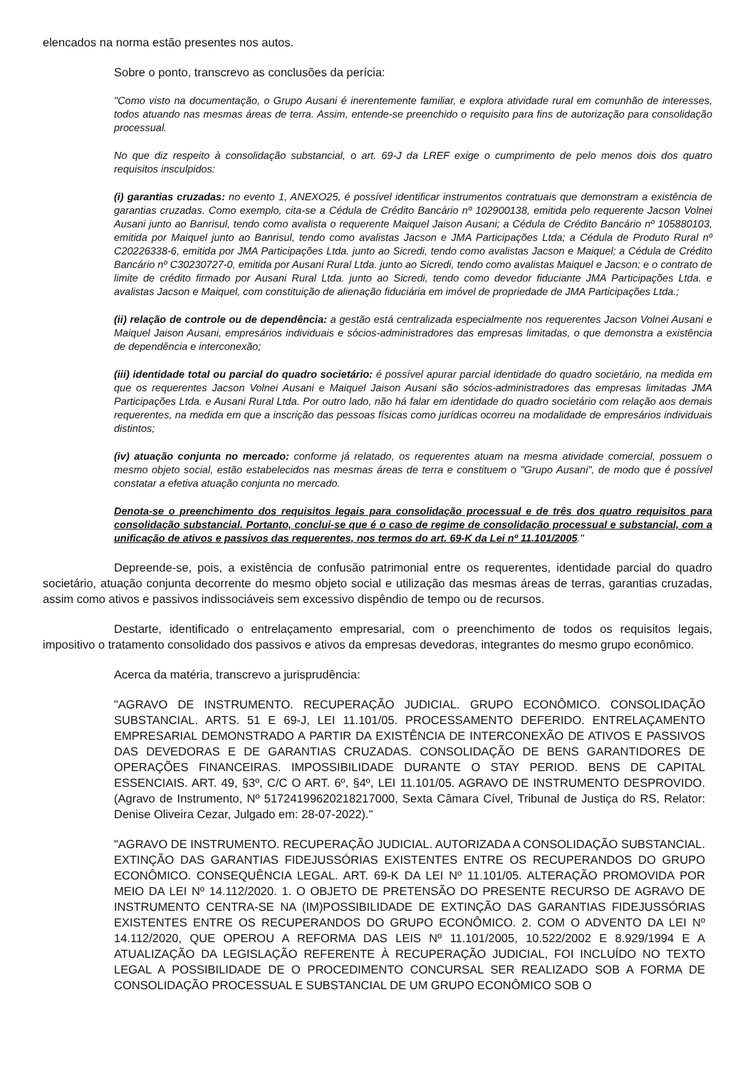elencados na norma estão presentes nos autos.
Sobre o ponto, transcrevo as conclusões da perícia:
"Como visto na documentação, o Grupo Ausani é inerentemente familiar, e explora atividade rural em comunhão de interesses, todos atuando nas mesmas áreas de terra. Assim, entende-se preenchido o requisito para fins de autorização para consolidação processual.
No que diz respeito à consolidação substancial, o art. 69-J da LREF exige o cumprimento de pelo menos dois dos quatro requisitos insculpidos:
(i) garantias cruzadas: no evento 1, ANEXO25, é possível identificar instrumentos contratuais que demonstram a existência de garantias cruzadas. Como exemplo, cita-se a Cédula de Crédito Bancário nº 102900138, emitida pelo requerente Jacson Volnei Ausani junto ao Banrisul, tendo como avalista o requerente Maiquel Jaison Ausani; a Cédula de Crédito Bancário nº 105880103, emitida por Maiquel junto ao Banrisul, tendo como avalistas Jacson e JMA Participações Ltda; a Cédula de Produto Rural nº C20226338-6, emitida por JMA Participações Ltda. junto ao Sicredi, tendo como avalistas Jacson e Maiquel; a Cédula de Crédito Bancário nº C30230727-0, emitida por Ausani Rural Ltda. junto ao Sicredi, tendo como avalistas Maiquel e Jacson; e o contrato de limite de crédito firmado por Ausani Rural Ltda. junto ao Sicredi, tendo como devedor fiduciante JMA Participações Ltda. e avalistas Jacson e Maiquel, com constituição de alienação fiduciária em imóvel de propriedade de JMA Participações Ltda.;
(ii) relação de controle ou de dependência: a gestão está centralizada especialmente nos requerentes Jacson Volnei Ausani e Maiquel Jaison Ausani, empresários individuais e sócios-administradores das empresas limitadas, o que demonstra a existência de dependência e interconexão;
(iii) identidade total ou parcial do quadro societário: é possível apurar parcial identidade do quadro societário, na medida em que os requerentes Jacson Volnei Ausani e Maiquel Jaison Ausani são sócios-administradores das empresas limitadas JMA Participações Ltda. e Ausani Rural Ltda. Por outro lado, não há falar em identidade do quadro societário com relação aos demais requerentes, na medida em que a inscrição das pessoas físicas como jurídicas ocorreu na modalidade de empresários individuais distintos;
(iv) atuação conjunta no mercado: conforme já relatado, os requerentes atuam na mesma atividade comercial, possuem o mesmo objeto social, estão estabelecidos nas mesmas áreas de terra e constituem o "Grupo Ausani", de modo que é possível constatar a efetiva atuação conjunta no mercado.
Denota-se o preenchimento dos requisitos legais para consolidação processual e de três dos quatro requisitos para consolidação substancial. Portanto, conclui-se que é o caso de regime de consolidação processual e substancial, com a unificação de ativos e passivos das requerentes, nos termos do art. 69-K da Lei nº 11.101/2005."
Depreende-se, pois, a existência de confusão patrimonial entre os requerentes, identidade parcial do quadro societário, atuação conjunta decorrente do mesmo objeto social e utilização das mesmas áreas de terras, garantias cruzadas, assim como ativos e passivos indissociáveis sem excessivo dispêndio de tempo ou de recursos.
Destarte, identificado o entrelaçamento empresarial, com o preenchimento de todos os requisitos legais, impositivo o tratamento consolidado dos passivos e ativos da empresas devedoras, integrantes do mesmo grupo econômico.
Acerca da matéria, transcrevo a jurisprudência:
"AGRAVO DE INSTRUMENTO. RECUPERAÇÃO JUDICIAL. GRUPO ECONÔMICO. CONSOLIDAÇÃO SUBSTANCIAL. ARTS. 51 E 69-J, LEI 11.101/05. PROCESSAMENTO DEFERIDO. ENTRELAÇAMENTO EMPRESARIAL DEMONSTRADO A PARTIR DA EXISTÊNCIA DE INTERCONEXÃO DE ATIVOS E PASSIVOS DAS DEVEDORAS E DE GARANTIAS CRUZADAS. CONSOLIDAÇÃO DE BENS GARANTIDORES DE OPERAÇÕES FINANCEIRAS. IMPOSSIBILIDADE DURANTE O STAY PERIOD. BENS DE CAPITAL ESSENCIAIS. ART. 49, §3º, C/C O ART. 6º, §4º, LEI 11.101/05. AGRAVO DE INSTRUMENTO DESPROVIDO. (Agravo de Instrumento, Nº 51724199620218217000, Sexta Câmara Cível, Tribunal de Justiça do RS, Relator: Denise Oliveira Cezar, Julgado em: 28-07-2022)."
"AGRAVO DE INSTRUMENTO. RECUPERAÇÃO JUDICIAL. AUTORIZADA A CONSOLIDAÇÃO SUBSTANCIAL. EXTINÇÃO DAS GARANTIAS FIDEJUSSÓRIAS EXISTENTES ENTRE OS RECUPERANDOS DO GRUPO ECONÔMICO. CONSEQUÊNCIA LEGAL. ART. 69-K DA LEI Nº 11.101/05. ALTERAÇÃO PROMOVIDA POR MEIO DA LEI Nº 14.112/2020. 1. O OBJETO DE PRETENSÃO DO PRESENTE RECURSO DE AGRAVO DE INSTRUMENTO CENTRA-SE NA (IM)POSSIBILIDADE DE EXTINÇÃO DAS GARANTIAS FIDEJUSSÓRIAS EXISTENTES ENTRE OS RECUPERANDOS DO GRUPO ECONÔMICO. 2. COM O ADVENTO DA LEI Nº 14.112/2020, QUE OPEROU A REFORMA DAS LEIS Nº 11.101/2005, 10.522/2002 E 8.929/1994 E A ATUALIZAÇÃO DA LEGISLAÇÃO REFERENTE À RECUPERAÇÃO JUDICIAL, FOI INCLUÍDO NO TEXTO LEGAL A POSSIBILIDADE DE O PROCEDIMENTO CONCURSAL SER REALIZADO SOB A FORMA DE CONSOLIDAÇÃO PROCESSUAL E SUBSTANCIAL DE UM GRUPO ECONÔMICO SOB O